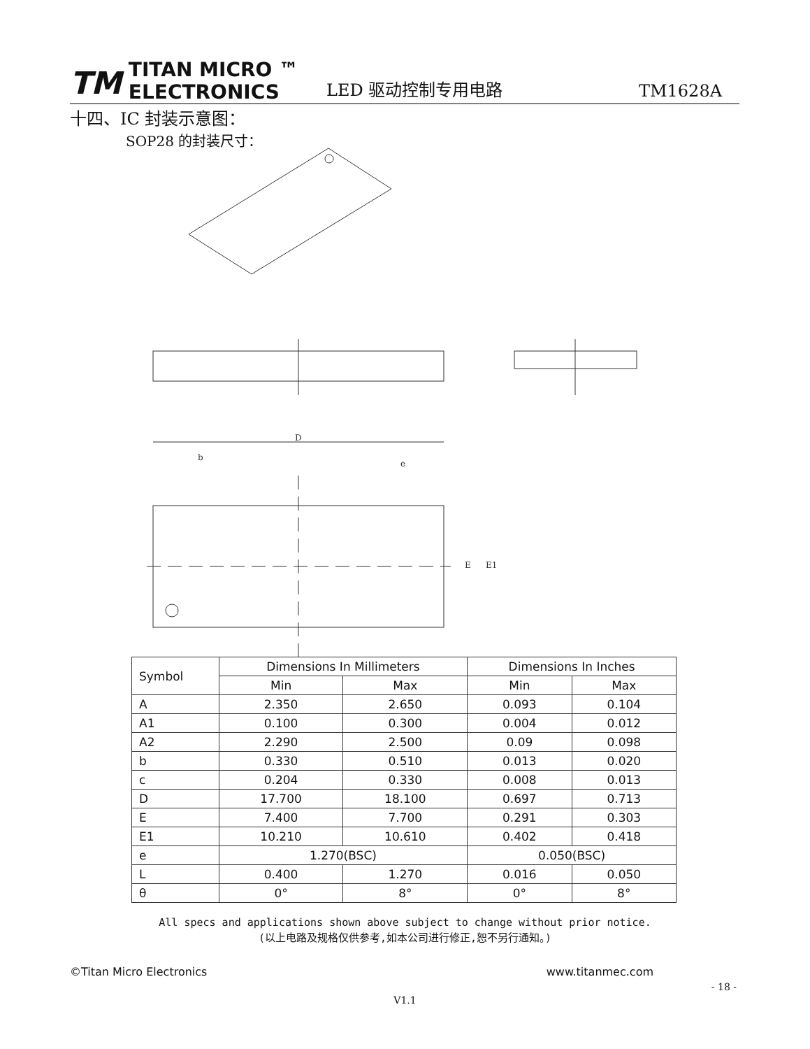TM
TITAN MICRO ™
ELECTRONICS
LED 驱动控制专用电路 TM1628A
十四、IC 封装示意图：
SOP28 的封装尺寸：
D
b
e
E
E1
| Symbol | Dimensions In Millimeters | | Dimensions In Inches | |
| --- | --- | --- | --- | --- |
| | Min | Max | Min | Max |
| A | 2.350 | 2.650 | 0.093 | 0.104 |
| A1 | 0.100 | 0.300 | 0.004 | 0.012 |
| A2 | 2.290 | 2.500 | 0.09 | 0.098 |
| b | 0.330 | 0.510 | 0.013 | 0.020 |
| c | 0.204 | 0.330 | 0.008 | 0.013 |
| D | 17.700 | 18.100 | 0.697 | 0.713 |
| E | 7.400 | 7.700 | 0.291 | 0.303 |
| E1 | 10.210 | 10.610 | 0.402 | 0.418 |
| e | 1.270(BSC) | | 0.050(BSC) | |
| L | 0.400 | 1.270 | 0.016 | 0.050 |
| θ | 0° | 8° | 0° | 8° |
All specs and applications shown above subject to change without prior notice.
(以上电路及规格仅供参考,如本公司进行修正,恕不另行通知。)
©Titan Micro Electronics www.titanmec.com
- 18 -
V1.1